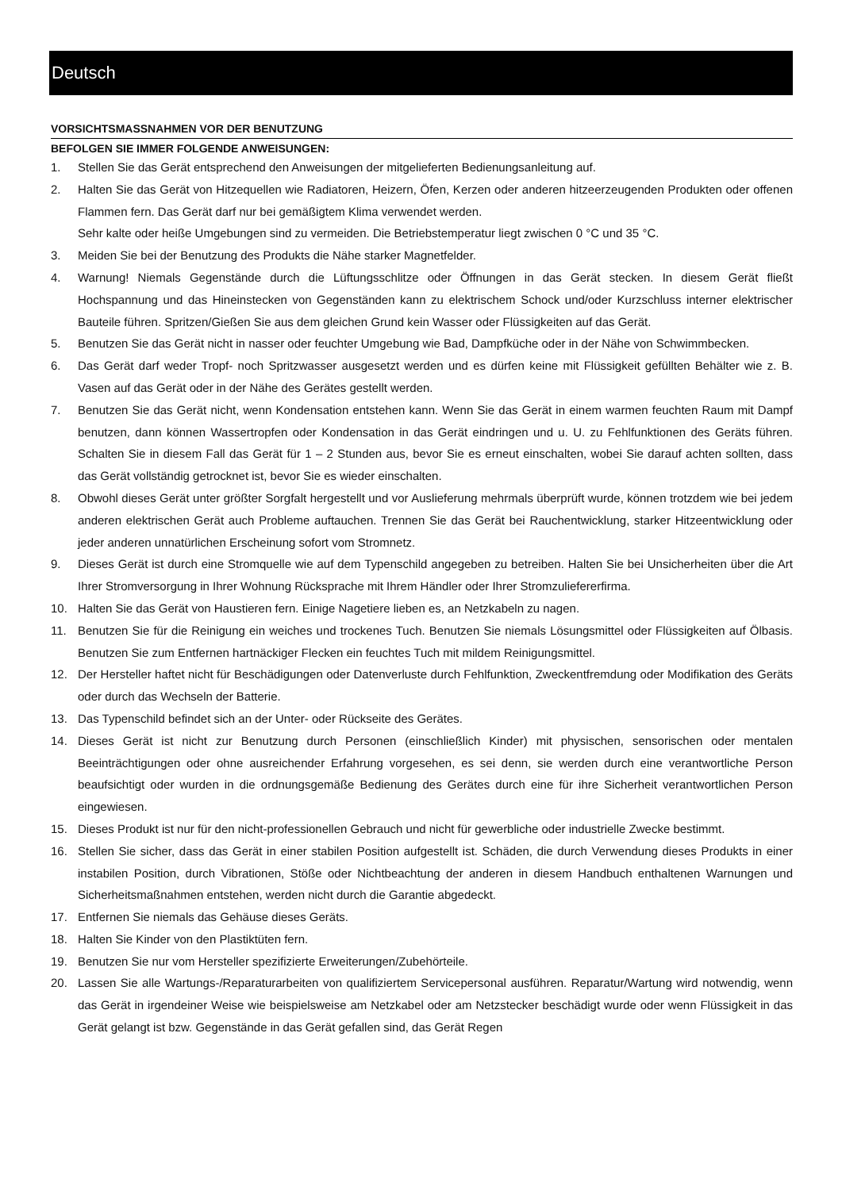Deutsch
VORSICHTSMASSNAHMEN VOR DER BENUTZUNG
BEFOLGEN SIE IMMER FOLGENDE ANWEISUNGEN:
1. Stellen Sie das Gerät entsprechend den Anweisungen der mitgelieferten Bedienungsanleitung auf.
2. Halten Sie das Gerät von Hitzequellen wie Radiatoren, Heizern, Öfen, Kerzen oder anderen hitzeerzeugenden Produkten oder offenen Flammen fern. Das Gerät darf nur bei gemäßigtem Klima verwendet werden.
Sehr kalte oder heiße Umgebungen sind zu vermeiden. Die Betriebstemperatur liegt zwischen 0 °C und 35 °C.
3. Meiden Sie bei der Benutzung des Produkts die Nähe starker Magnetfelder.
4. Warnung! Niemals Gegenstände durch die Lüftungsschlitze oder Öffnungen in das Gerät stecken. In diesem Gerät fließt Hochspannung und das Hineinstecken von Gegenständen kann zu elektrischem Schock und/oder Kurzschluss interner elektrischer Bauteile führen. Spritzen/Gießen Sie aus dem gleichen Grund kein Wasser oder Flüssigkeiten auf das Gerät.
5. Benutzen Sie das Gerät nicht in nasser oder feuchter Umgebung wie Bad, Dampfküche oder in der Nähe von Schwimmbecken.
6. Das Gerät darf weder Tropf- noch Spritzwasser ausgesetzt werden und es dürfen keine mit Flüssigkeit gefüllten Behälter wie z. B. Vasen auf das Gerät oder in der Nähe des Gerätes gestellt werden.
7. Benutzen Sie das Gerät nicht, wenn Kondensation entstehen kann. Wenn Sie das Gerät in einem warmen feuchten Raum mit Dampf benutzen, dann können Wassertropfen oder Kondensation in das Gerät eindringen und u. U. zu Fehlfunktionen des Geräts führen. Schalten Sie in diesem Fall das Gerät für 1 – 2 Stunden aus, bevor Sie es erneut einschalten, wobei Sie darauf achten sollten, dass das Gerät vollständig getrocknet ist, bevor Sie es wieder einschalten.
8. Obwohl dieses Gerät unter größter Sorgfalt hergestellt und vor Auslieferung mehrmals überprüft wurde, können trotzdem wie bei jedem anderen elektrischen Gerät auch Probleme auftauchen. Trennen Sie das Gerät bei Rauchentwicklung, starker Hitzeentwicklung oder jeder anderen unnatürlichen Erscheinung sofort vom Stromnetz.
9. Dieses Gerät ist durch eine Stromquelle wie auf dem Typenschild angegeben zu betreiben. Halten Sie bei Unsicherheiten über die Art Ihrer Stromversorgung in Ihrer Wohnung Rücksprache mit Ihrem Händler oder Ihrer Stromzuliefererfirma.
10. Halten Sie das Gerät von Haustieren fern. Einige Nagetiere lieben es, an Netzkabeln zu nagen.
11. Benutzen Sie für die Reinigung ein weiches und trockenes Tuch. Benutzen Sie niemals Lösungsmittel oder Flüssigkeiten auf Ölbasis. Benutzen Sie zum Entfernen hartnäckiger Flecken ein feuchtes Tuch mit mildem Reinigungsmittel.
12. Der Hersteller haftet nicht für Beschädigungen oder Datenverluste durch Fehlfunktion, Zweckentfremdung oder Modifikation des Geräts oder durch das Wechseln der Batterie.
13. Das Typenschild befindet sich an der Unter- oder Rückseite des Gerätes.
14. Dieses Gerät ist nicht zur Benutzung durch Personen (einschließlich Kinder) mit physischen, sensorischen oder mentalen Beeinträchtigungen oder ohne ausreichender Erfahrung vorgesehen, es sei denn, sie werden durch eine verantwortliche Person beaufsichtigt oder wurden in die ordnungsgemäße Bedienung des Gerätes durch eine für ihre Sicherheit verantwortlichen Person eingewiesen.
15. Dieses Produkt ist nur für den nicht-professionellen Gebrauch und nicht für gewerbliche oder industrielle Zwecke bestimmt.
16. Stellen Sie sicher, dass das Gerät in einer stabilen Position aufgestellt ist. Schäden, die durch Verwendung dieses Produkts in einer instabilen Position, durch Vibrationen, Stöße oder Nichtbeachtung der anderen in diesem Handbuch enthaltenen Warnungen und Sicherheitsmaßnahmen entstehen, werden nicht durch die Garantie abgedeckt.
17. Entfernen Sie niemals das Gehäuse dieses Geräts.
18. Halten Sie Kinder von den Plastiktüten fern.
19. Benutzen Sie nur vom Hersteller spezifizierte Erweiterungen/Zubehörteile.
20. Lassen Sie alle Wartungs-/Reparaturarbeiten von qualifiziertem Servicepersonal ausführen. Reparatur/Wartung wird notwendig, wenn das Gerät in irgendeiner Weise wie beispielsweise am Netzkabel oder am Netzstecker beschädigt wurde oder wenn Flüssigkeit in das Gerät gelangt ist bzw. Gegenstände in das Gerät gefallen sind, das Gerät Regen